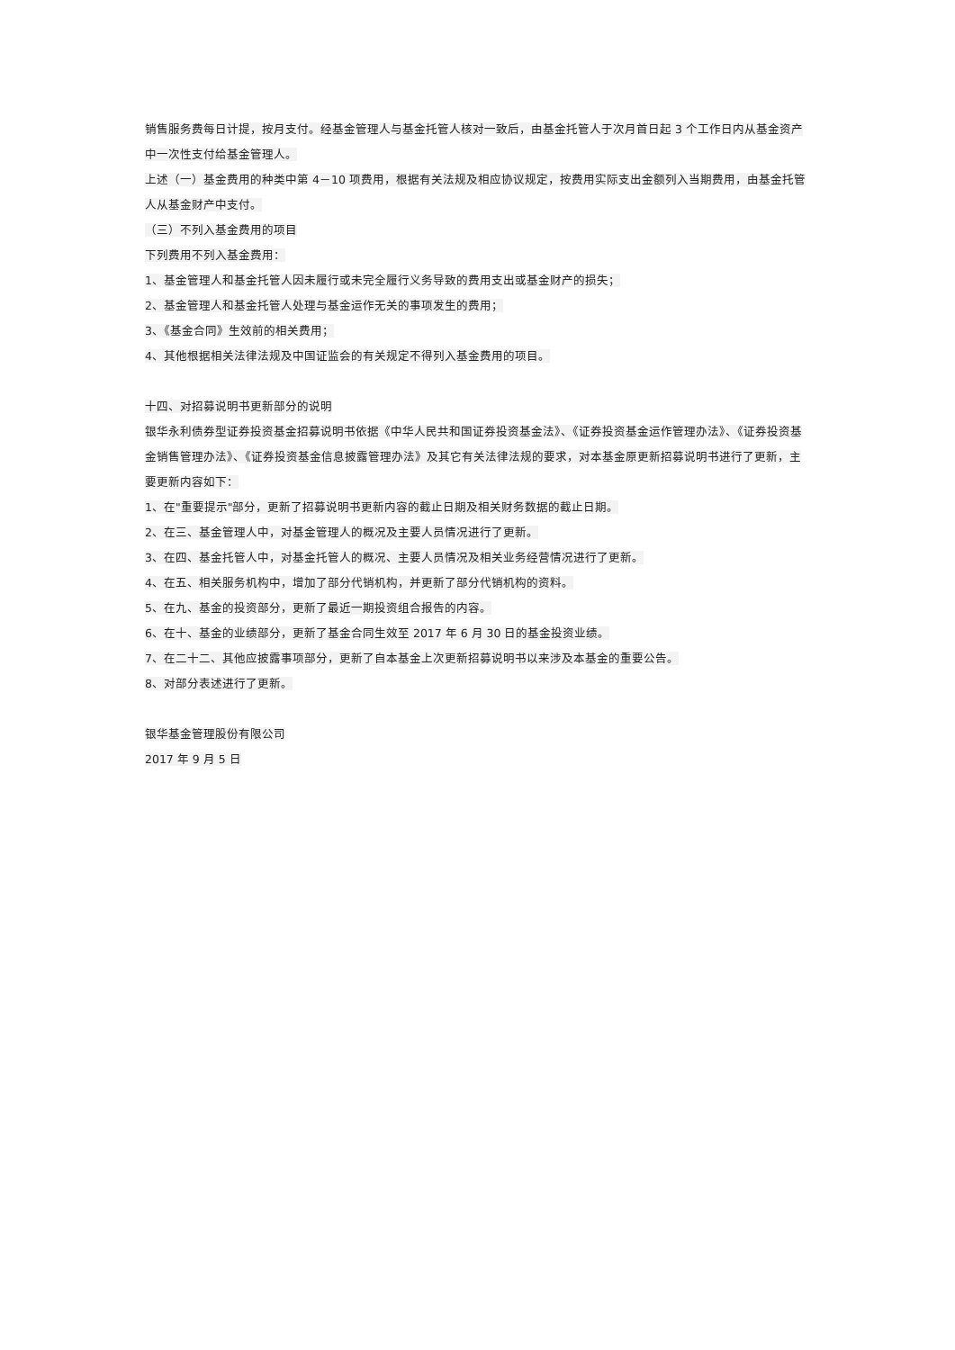销售服务费每日计提，按月支付。经基金管理人与基金托管人核对一致后，由基金托管人于次月首日起 3 个工作日内从基金资产中一次性支付给基金管理人。
上述（一）基金费用的种类中第 4－10 项费用，根据有关法规及相应协议规定，按费用实际支出金额列入当期费用，由基金托管人从基金财产中支付。
（三）不列入基金费用的项目
下列费用不列入基金费用：
1、基金管理人和基金托管人因未履行或未完全履行义务导致的费用支出或基金财产的损失；
2、基金管理人和基金托管人处理与基金运作无关的事项发生的费用；
3、《基金合同》生效前的相关费用；
4、其他根据相关法律法规及中国证监会的有关规定不得列入基金费用的项目。
十四、对招募说明书更新部分的说明
银华永利债券型证券投资基金招募说明书依据《中华人民共和国证券投资基金法》、《证券投资基金运作管理办法》、《证券投资基金销售管理办法》、《证券投资基金信息披露管理办法》及其它有关法律法规的要求，对本基金原更新招募说明书进行了更新，主要更新内容如下：
1、在"重要提示"部分，更新了招募说明书更新内容的截止日期及相关财务数据的截止日期。
2、在三、基金管理人中，对基金管理人的概况及主要人员情况进行了更新。
3、在四、基金托管人中，对基金托管人的概况、主要人员情况及相关业务经营情况进行了更新。
4、在五、相关服务机构中，增加了部分代销机构，并更新了部分代销机构的资料。
5、在九、基金的投资部分，更新了最近一期投资组合报告的内容。
6、在十、基金的业绩部分，更新了基金合同生效至 2017 年 6 月 30 日的基金投资业绩。
7、在二十二、其他应披露事项部分，更新了自本基金上次更新招募说明书以来涉及本基金的重要公告。
8、对部分表述进行了更新。
银华基金管理股份有限公司
2017 年 9 月 5 日